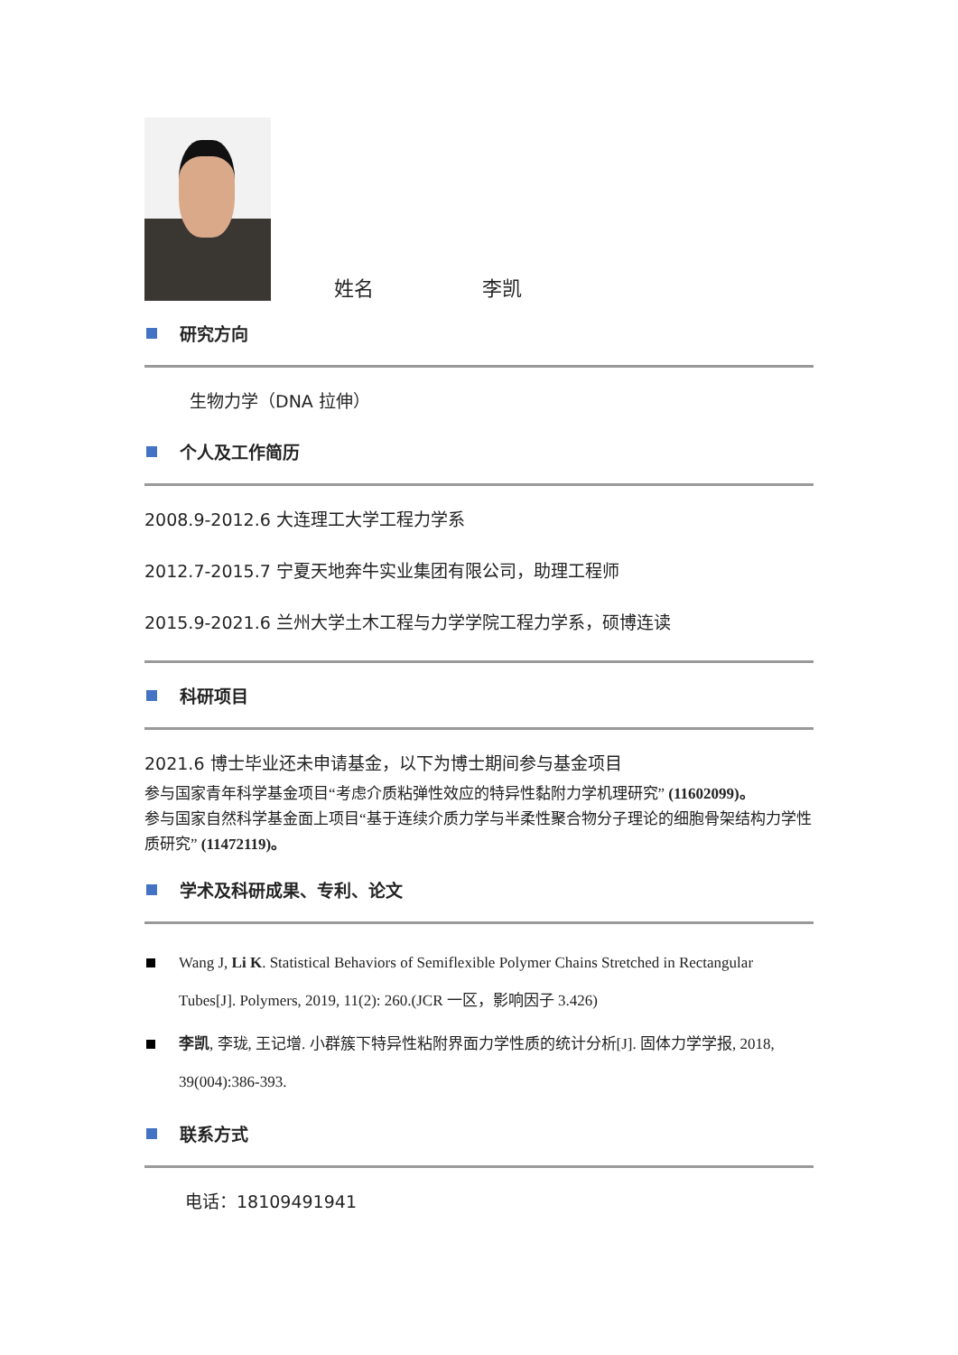姓名 李凯
研究方向
生物力学（DNA 拉伸）
个人及工作简历
2008.9-2012.6 大连理工大学工程力学系
2012.7-2015.7 宁夏天地奔牛实业集团有限公司，助理工程师
2015.9-2021.6 兰州大学土木工程与力学学院工程力学系，硕博连读
科研项目
2021.6 博士毕业还未申请基金，以下为博士期间参与基金项目
参与国家青年科学基金项目“考虑介质粘弹性效应的特异性黏附力学机理研究” (11602099)。
参与国家自然科学基金面上项目“基于连续介质力学与半柔性聚合物分子理论的细胞骨架结构力学性质研究” (11472119)。
学术及科研成果、专利、论文
Wang J, Li K. Statistical Behaviors of Semiflexible Polymer Chains Stretched in Rectangular Tubes[J]. Polymers, 2019, 11(2): 260.(JCR 一区，影响因子 3.426)
李凯, 李珑, 王记增. 小群簇下特异性粘附界面力学性质的统计分析[J]. 固体力学学报, 2018, 39(004):386-393.
联系方式
电话：18109491941